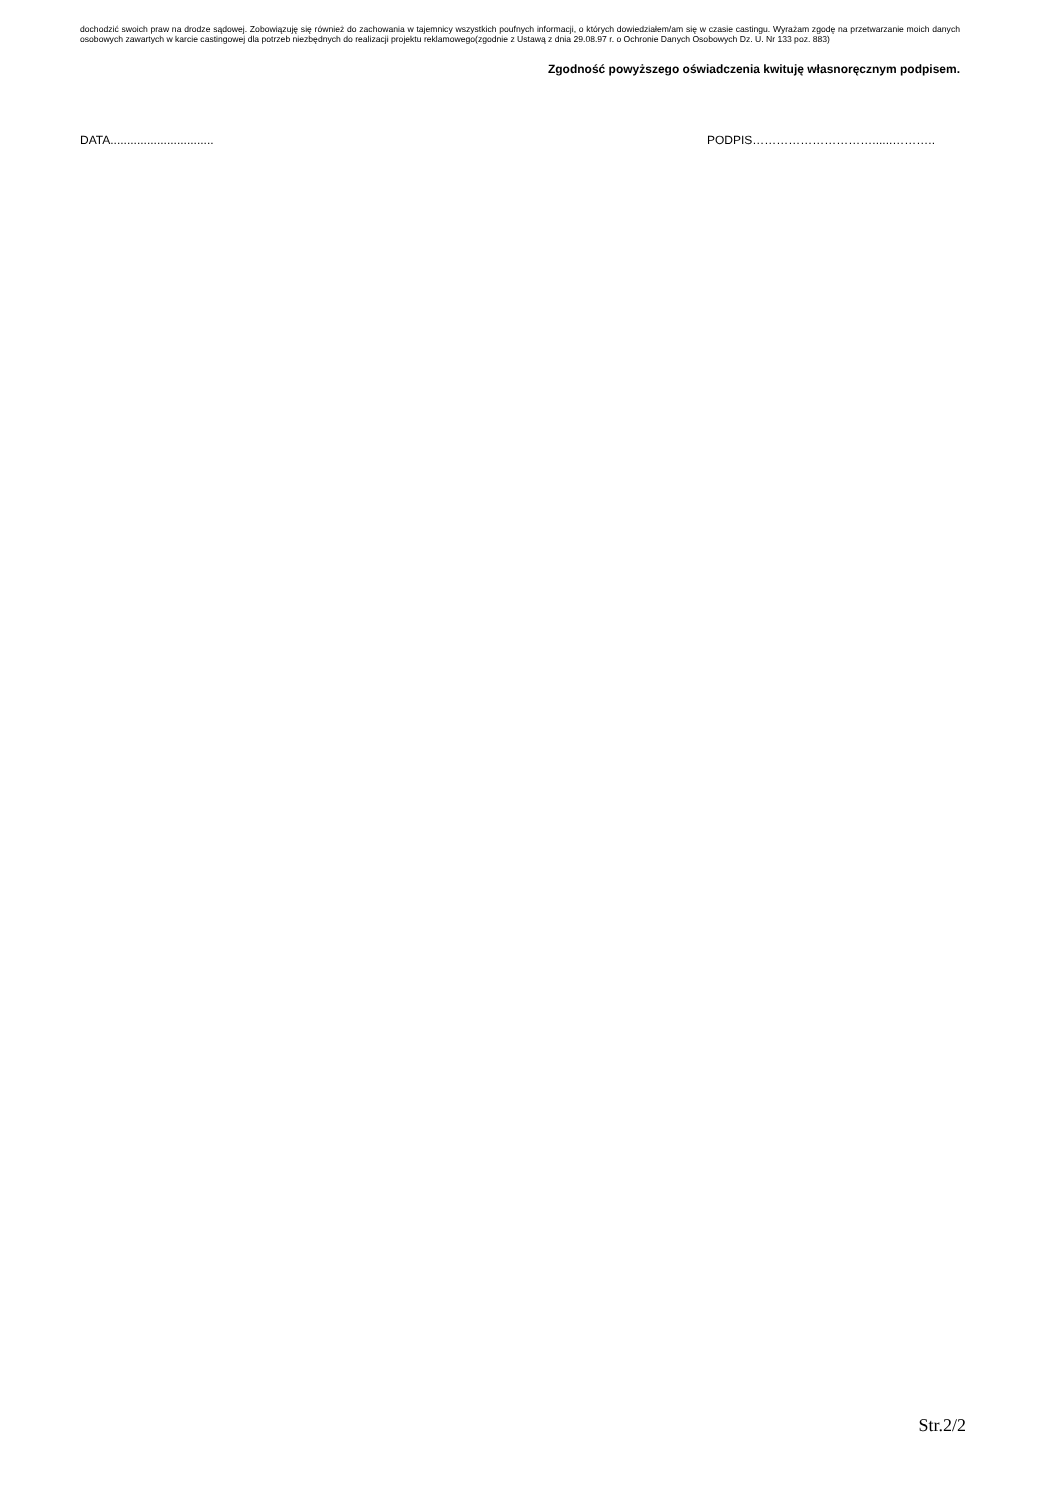dochodzić swoich praw na drodze sądowej. Zobowiązuję się również do zachowania w tajemnicy wszystkich poufnych informacji, o których dowiedziałem/am się w czasie castingu. Wyrażam zgodę na przetwarzanie moich danych osobowych zawartych w karcie castingowej dla potrzeb niezbędnych do realizacji projektu reklamowego(zgodnie z Ustawą z dnia 29.08.97 r. o Ochronie Danych Osobowych Dz. U. Nr 133 poz. 883)
Zgodność powyższego oświadczenia kwituję własnoręcznym podpisem.
DATA............................... PODPIS…………………………......………..
Str.2/2